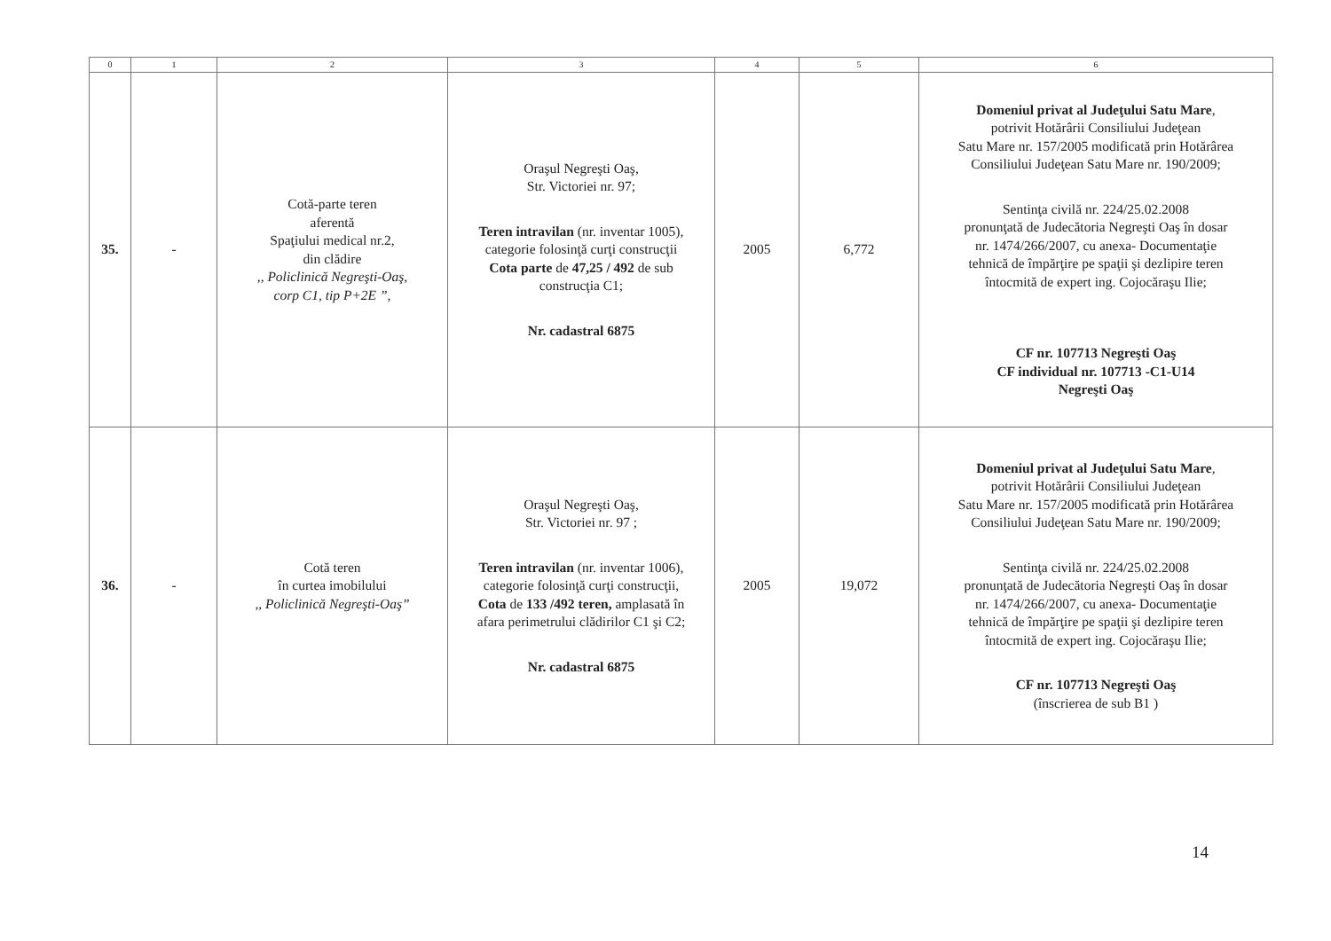| 0 | 1 | 2 | 3 | 4 | 5 | 6 |
| --- | --- | --- | --- | --- | --- | --- |
| 35. | - | Cotă-parte teren aferentă Spaţiului medical nr.2, din clădire ,, Policlinică Negreşti-Oaş, corp C1, tip P+2E ”, | Oraşul Negreşti Oaş, Str. Victoriei nr. 97; Teren intravilan (nr. inventar 1005), categorie folosinţă curţi construcţii Cota parte de 47,25 / 492 de sub construcţia C1; Nr. cadastral 6875 | 2005 | 6,772 | Domeniul privat al Judeţului Satu Mare , potrivit Hotărârii Consiliului Judeţean Satu Mare nr. 157/2005 modificată prin Hotărârea Consiliului Judeţean Satu Mare nr. 190/2009; Sentinţa civilă nr. 224/25.02.2008 pronunţată de Judecătoria Negreşti Oaş în dosar nr. 1474/266/2007, cu anexa- Documentaţie tehnică de împărţire pe spaţii şi dezlipire teren întocmită de expert ing. Cojocăraşu Ilie; CF nr. 107713 Negreşti Oaş CF individual nr. 107713 -C1-U14 Negreşti Oaş |
| 36. | - | Cotă teren în curtea imobilului ,, Policlinică Negreşti-Oaş” | Oraşul Negreşti Oaş, Str. Victoriei nr. 97 ; Teren intravilan (nr. inventar 1006), categorie folosinţă curţi construcţii, Cota de 133 /492 teren, amplasată în afara perimetrului clădirilor C1 şi C2; Nr. cadastral 6875 | 2005 | 19,072 | Domeniul privat al Judeţului Satu Mare , potrivit Hotărârii Consiliului Judeţean Satu Mare nr. 157/2005 modificată prin Hotărârea Consiliului Judeţean Satu Mare nr. 190/2009; Sentinţa civilă nr. 224/25.02.2008 pronunţată de Judecătoria Negreşti Oaş în dosar nr. 1474/266/2007, cu anexa- Documentaţie tehnică de împărţire pe spaţii şi dezlipire teren întocmită de expert ing. Cojocăraşu Ilie; CF nr. 107713 Negreşti Oaş (înscrierea de sub B1 ) |
14